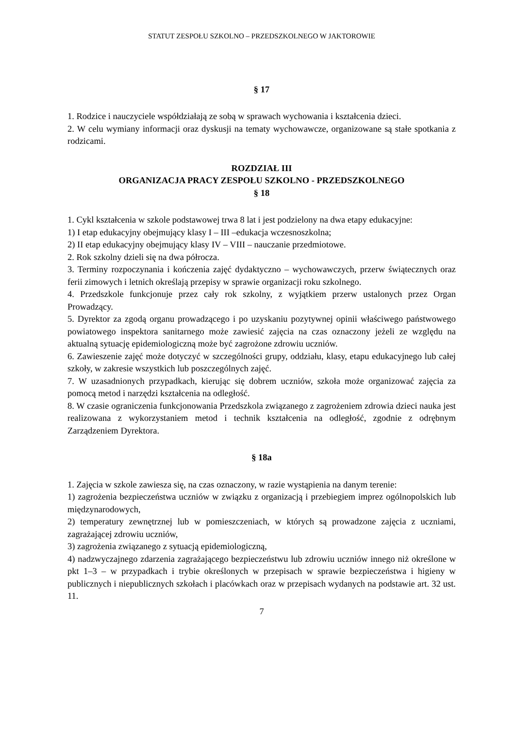STATUT ZESPOŁU SZKOLNO – PRZEDSZKOLNEGO W JAKTOROWIE
§ 17
1. Rodzice i nauczyciele współdziałają ze sobą w sprawach wychowania i kształcenia dzieci.
2. W celu wymiany informacji oraz dyskusji na tematy wychowawcze, organizowane są stałe spotkania z rodzicami.
ROZDZIAŁ III
ORGANIZACJA PRACY ZESPOŁU SZKOLNO - PRZEDSZKOLNEGO
§ 18
1. Cykl kształcenia w szkole podstawowej trwa 8 lat i jest podzielony na dwa etapy edukacyjne:
1) I etap edukacyjny obejmujący klasy I – III –edukacja wczesnoszkolna;
2) II etap edukacyjny obejmujący klasy IV – VIII – nauczanie przedmiotowe.
2. Rok szkolny dzieli się na dwa półrocza.
3. Terminy rozpoczynania i kończenia zajęć dydaktyczno – wychowawczych, przerw świątecznych oraz ferii zimowych i letnich określają przepisy w sprawie organizacji roku szkolnego.
4. Przedszkole funkcjonuje przez cały rok szkolny, z wyjątkiem przerw ustalonych przez Organ Prowadzący.
5. Dyrektor za zgodą organu prowadzącego i po uzyskaniu pozytywnej opinii właściwego państwowego powiatowego inspektora sanitarnego może zawiesić zajęcia na czas oznaczony jeżeli ze względu na aktualną sytuację epidemiologiczną może być zagrożone zdrowiu uczniów.
6. Zawieszenie zajęć może dotyczyć w szczególności grupy, oddziału, klasy, etapu edukacyjnego lub całej szkoły, w zakresie wszystkich lub poszczególnych zajęć.
7. W uzasadnionych przypadkach, kierując się dobrem uczniów, szkoła może organizować zajęcia za pomocą metod i narzędzi kształcenia na odległość.
8. W czasie ograniczenia funkcjonowania Przedszkola związanego z zagrożeniem zdrowia dzieci nauka jest realizowana z wykorzystaniem metod i technik kształcenia na odległość, zgodnie z odrębnym Zarządzeniem Dyrektora.
§ 18a
1. Zajęcia w szkole zawiesza się, na czas oznaczony, w razie wystąpienia na danym terenie:
1) zagrożenia bezpieczeństwa uczniów w związku z organizacją i przebiegiem imprez ogólnopolskich lub międzynarodowych,
2) temperatury zewnętrznej lub w pomieszczeniach, w których są prowadzone zajęcia z uczniami, zagrażającej zdrowiu uczniów,
3) zagrożenia związanego z sytuacją epidemiologiczną,
4) nadzwyczajnego zdarzenia zagrażającego bezpieczeństwu lub zdrowiu uczniów innego niż określone w pkt 1–3 – w przypadkach i trybie określonych w przepisach w sprawie bezpieczeństwa i higieny w publicznych i niepublicznych szkołach i placówkach oraz w przepisach wydanych na podstawie art. 32 ust. 11.
7